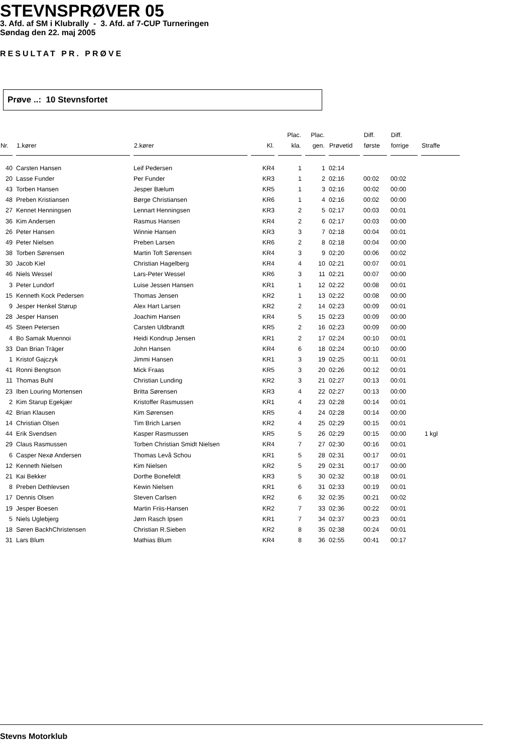STEVNSPRØVER 05
3. Afd. af SM i Klubrally - 3. Afd. af 7-CUP Turneringen
Søndag den 22. maj 2005
RESULTAT PR. PRØVE
Prøve ..: 10 Stevnsfortet
| Nr. | 1.kører | 2.kører | Kl. | Plac. kla. | Plac. gen. | Prøvetid | Diff. første | Diff. forrige | Straffe |
| --- | --- | --- | --- | --- | --- | --- | --- | --- | --- |
| 40 | Carsten Hansen | Leif Pedersen | KR4 | 1 | 1 | 02:14 | | | |
| 20 | Lasse Funder | Per Funder | KR3 | 1 | 2 | 02:16 | 00:02 | 00:02 | |
| 43 | Torben Hansen | Jesper Bælum | KR5 | 1 | 3 | 02:16 | 00:02 | 00:00 | |
| 48 | Preben Kristiansen | Børge Christiansen | KR6 | 1 | 4 | 02:16 | 00:02 | 00:00 | |
| 27 | Kennet Henningsen | Lennart Henningsen | KR3 | 2 | 5 | 02:17 | 00:03 | 00:01 | |
| 36 | Kim Andersen | Rasmus Hansen | KR4 | 2 | 6 | 02:17 | 00:03 | 00:00 | |
| 26 | Peter Hansen | Winnie Hansen | KR3 | 3 | 7 | 02:18 | 00:04 | 00:01 | |
| 49 | Peter Nielsen | Preben Larsen | KR6 | 2 | 8 | 02:18 | 00:04 | 00:00 | |
| 38 | Torben Sørensen | Martin Toft Sørensen | KR4 | 3 | 9 | 02:20 | 00:06 | 00:02 | |
| 30 | Jacob Kiel | Christian Hagelberg | KR4 | 4 | 10 | 02:21 | 00:07 | 00:01 | |
| 46 | Niels Wessel | Lars-Peter Wessel | KR6 | 3 | 11 | 02:21 | 00:07 | 00:00 | |
| 3 | Peter Lundorf | Luise Jessen Hansen | KR1 | 1 | 12 | 02:22 | 00:08 | 00:01 | |
| 15 | Kenneth Kock Pedersen | Thomas Jensen | KR2 | 1 | 13 | 02:22 | 00:08 | 00:00 | |
| 9 | Jesper Henkel Størup | Alex Hart Larsen | KR2 | 2 | 14 | 02:23 | 00:09 | 00:01 | |
| 28 | Jesper Hansen | Joachim Hansen | KR4 | 5 | 15 | 02:23 | 00:09 | 00:00 | |
| 45 | Steen Petersen | Carsten Uldbrandt | KR5 | 2 | 16 | 02:23 | 00:09 | 00:00 | |
| 4 | Bo Samak Muennoi | Heidi Kondrup Jensen | KR1 | 2 | 17 | 02:24 | 00:10 | 00:01 | |
| 33 | Dan Brian Träger | John Hansen | KR4 | 6 | 18 | 02:24 | 00:10 | 00:00 | |
| 1 | Kristof Gajczyk | Jimmi Hansen | KR1 | 3 | 19 | 02:25 | 00:11 | 00:01 | |
| 41 | Ronni Bengtson | Mick Fraas | KR5 | 3 | 20 | 02:26 | 00:12 | 00:01 | |
| 11 | Thomas Buhl | Christian Lunding | KR2 | 3 | 21 | 02:27 | 00:13 | 00:01 | |
| 23 | Iben Louring Mortensen | Britta Sørensen | KR3 | 4 | 22 | 02:27 | 00:13 | 00:00 | |
| 2 | Kim Starup Egekjær | Kristoffer Rasmussen | KR1 | 4 | 23 | 02:28 | 00:14 | 00:01 | |
| 42 | Brian Klausen | Kim Sørensen | KR5 | 4 | 24 | 02:28 | 00:14 | 00:00 | |
| 14 | Christian Olsen | Tim Brich Larsen | KR2 | 4 | 25 | 02:29 | 00:15 | 00:01 | |
| 44 | Erik Svendsen | Kasper Rasmussen | KR5 | 5 | 26 | 02:29 | 00:15 | 00:00 | 1 kgl |
| 29 | Claus Rasmussen | Torben Christian Smidt Nielsen | KR4 | 7 | 27 | 02:30 | 00:16 | 00:01 | |
| 6 | Casper Nexø Andersen | Thomas Levå Schou | KR1 | 5 | 28 | 02:31 | 00:17 | 00:01 | |
| 12 | Kenneth Nielsen | Kim Nielsen | KR2 | 5 | 29 | 02:31 | 00:17 | 00:00 | |
| 21 | Kai Bekker | Dorthe Bonefeldt | KR3 | 5 | 30 | 02:32 | 00:18 | 00:01 | |
| 8 | Preben Dethlevsen | Kewin Nielsen | KR1 | 6 | 31 | 02:33 | 00:19 | 00:01 | |
| 17 | Dennis Olsen | Steven Carlsen | KR2 | 6 | 32 | 02:35 | 00:21 | 00:02 | |
| 19 | Jesper Boesen | Martin Friis-Hansen | KR2 | 7 | 33 | 02:36 | 00:22 | 00:01 | |
| 5 | Niels Uglebjerg | Jørn Rasch Ipsen | KR1 | 7 | 34 | 02:37 | 00:23 | 00:01 | |
| 18 | Søren BackhChristensen | Christian R.Sieben | KR2 | 8 | 35 | 02:38 | 00:24 | 00:01 | |
| 31 | Lars Blum | Mathias Blum | KR4 | 8 | 36 | 02:55 | 00:41 | 00:17 | |
Stevns Motorklub